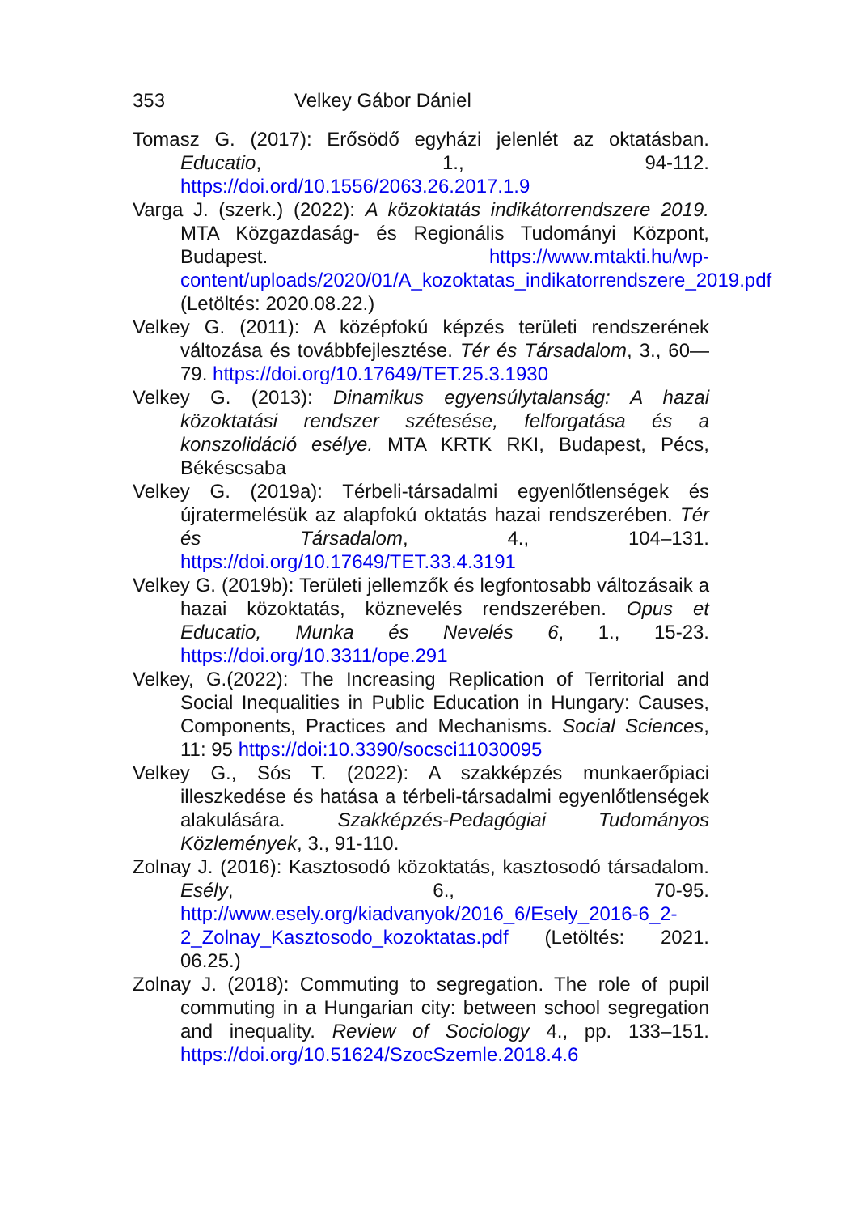353 Velkey Gábor Dániel
Tomasz G. (2017): Erősödő egyházi jelenlét az oktatásban. Educatio, 1., 94-112. https://doi.ord/10.1556/2063.26.2017.1.9
Varga J. (szerk.) (2022): A közoktatás indikátorrendszere 2019. MTA Közgazdaság- és Regionális Tudományi Központ, Budapest. https://www.mtakti.hu/wp-content/uploads/2020/01/A_kozoktatas_indikatorrendszere_2019.pdf (Letöltés: 2020.08.22.)
Velkey G. (2011): A középfokú képzés területi rendszerének változása és továbbfejlesztése. Tér és Társadalom, 3., 60—79. https://doi.org/10.17649/TET.25.3.1930
Velkey G. (2013): Dinamikus egyensúlytalanság: A hazai közoktatási rendszer szétesése, felforgatása és a konszolidáció esélye. MTA KRTK RKI, Budapest, Pécs, Békéscsaba
Velkey G. (2019a): Térbeli-társadalmi egyenlőtlenségek és újratermelésük az alapfokú oktatás hazai rendszerében. Tér és Társadalom, 4., 104–131. https://doi.org/10.17649/TET.33.4.3191
Velkey G. (2019b): Területi jellemzők és legfontosabb változásaik a hazai közoktatás, köznevelés rendszerében. Opus et Educatio, Munka és Nevelés 6, 1., 15-23. https://doi.org/10.3311/ope.291
Velkey, G.(2022): The Increasing Replication of Territorial and Social Inequalities in Public Education in Hungary: Causes, Components, Practices and Mechanisms. Social Sciences, 11: 95 https://doi:10.3390/socsci11030095
Velkey G., Sós T. (2022): A szakképzés munkaerőpiaci illeszkedése és hatása a térbeli-társadalmi egyenlőtlenségek alakulására. Szakképzés-Pedagógiai Tudományos Közlemények, 3., 91-110.
Zolnay J. (2016): Kasztosodó közoktatás, kasztosodó társadalom. Esély, 6., 70-95. http://www.esely.org/kiadvanyok/2016_6/Esely_2016-6_2-2_Zolnay_Kasztosodo_kozoktatas.pdf (Letöltés: 2021. 06.25.)
Zolnay J. (2018): Commuting to segregation. The role of pupil commuting in a Hungarian city: between school segregation and inequality. Review of Sociology 4., pp. 133–151. https://doi.org/10.51624/SzocSzemle.2018.4.6